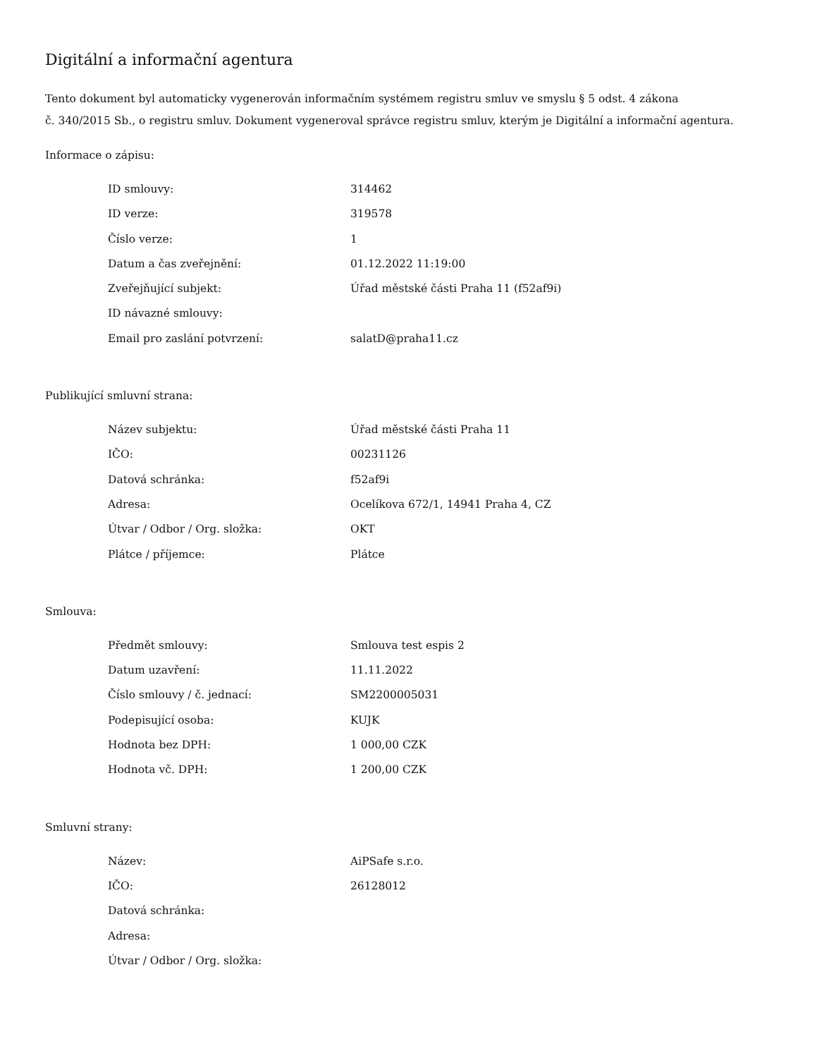Digitální a informační agentura
Tento dokument byl automaticky vygenerován informačním systémem registru smluv ve smyslu § 5 odst. 4 zákona
č. 340/2015 Sb., o registru smluv. Dokument vygeneroval správce registru smluv, kterým je Digitální a informační agentura.
Informace o zápisu:
| ID smlouvy: | 314462 |
| ID verze: | 319578 |
| Číslo verze: | 1 |
| Datum a čas zveřejnění: | 01.12.2022 11:19:00 |
| Zveřejňující subjekt: | Úřad městské části Praha 11 (f52af9i) |
| ID návazné smlouvy: | |
| Email pro zaslání potvrzení: | salatD@praha11.cz |
Publikující smluvní strana:
| Název subjektu: | Úřad městské části Praha 11 |
| IČO: | 00231126 |
| Datová schránka: | f52af9i |
| Adresa: | Ocelíkova 672/1, 14941 Praha 4, CZ |
| Útvar / Odbor / Org. složka: | OKT |
| Plátce / příjemce: | Plátce |
Smlouva:
| Předmět smlouvy: | Smlouva test espis 2 |
| Datum uzavření: | 11.11.2022 |
| Číslo smlouvy / č. jednací: | SM2200005031 |
| Podepisující osoba: | KUJK |
| Hodnota bez DPH: | 1 000,00 CZK |
| Hodnota vč. DPH: | 1 200,00 CZK |
Smluvní strany:
| Název: | AiPSafe s.r.o. |
| IČO: | 26128012 |
| Datová schránka: | |
| Adresa: | |
| Útvar / Odbor / Org. složka: | |